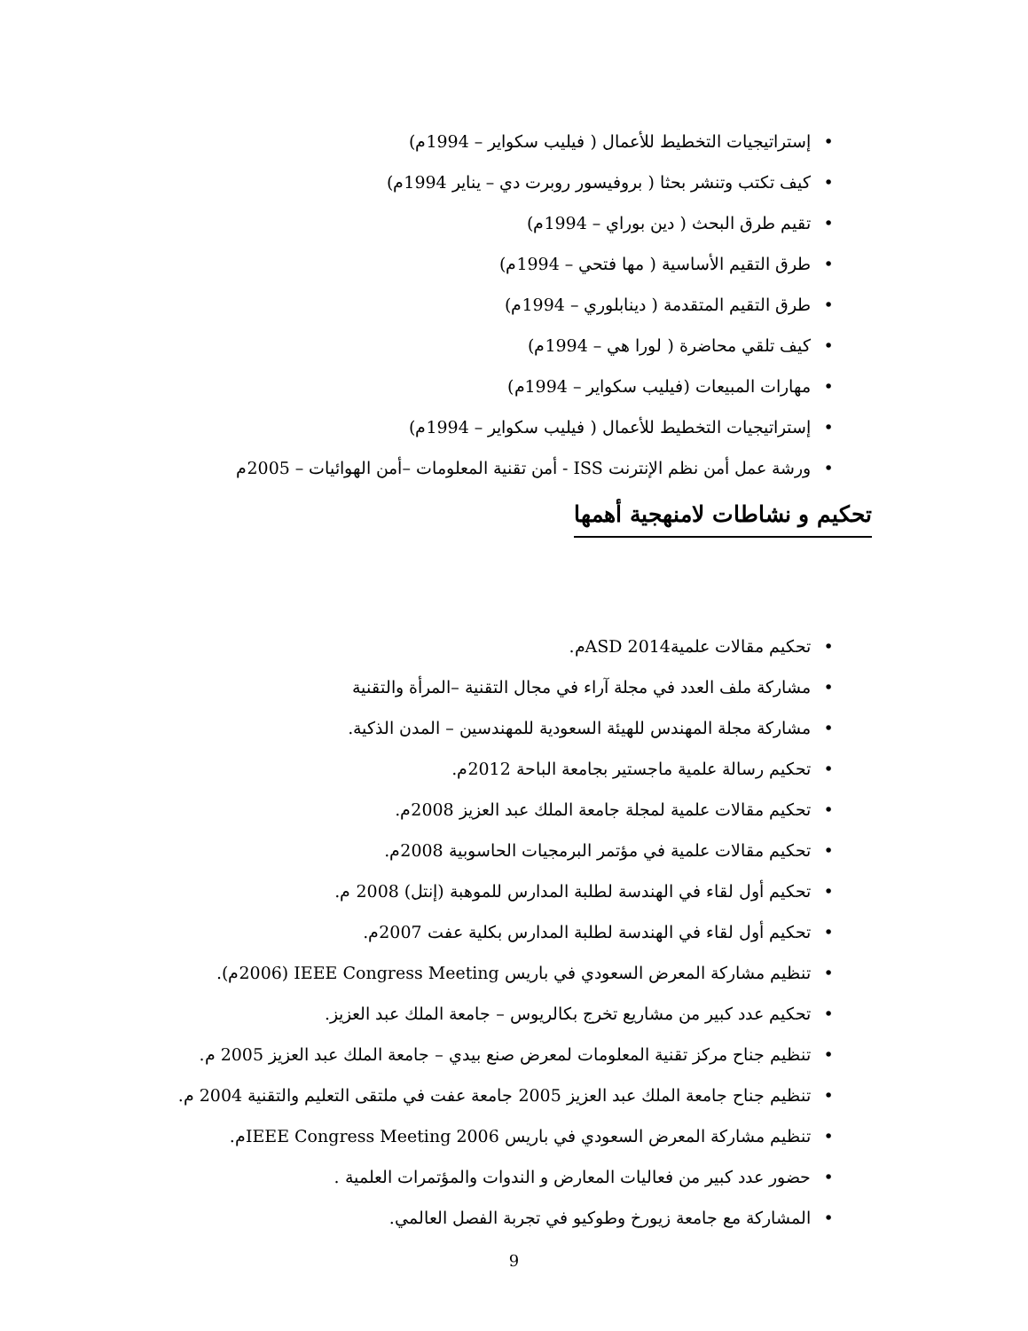• إستراتيجيات التخطيط للأعمال ( فيليب سكواير – 1994م)
• كيف تكتب وتنشر بحثا ( بروفيسور روبرت دي – يناير 1994م)
• تقيم طرق البحث ( دين بوراي – 1994م)
• طرق التقيم الأساسية ( مها فتحي – 1994م)
• طرق التقيم المتقدمة ( دينابلوري – 1994م)
• كيف تلقي محاضرة ( لورا هي – 1994م)
• مهارات المبيعات (فيليب سكواير – 1994م)
• إستراتيجيات التخطيط للأعمال ( فيليب سكواير – 1994م)
• ورشة عمل أمن نظم الإنترنت ISS - أمن تقنية المعلومات –أمن الهوائيات – 2005م
تحكيم و نشاطات لامنهجية أهمها
• تحكيم مقالات علميةASD 2014م.
• مشاركة ملف العدد في مجلة آراء في مجال التقنية –المرأة والتقنية
• مشاركة مجلة المهندس للهيئة السعودية للمهندسين – المدن الذكية.
• تحكيم رسالة علمية ماجستير بجامعة الباحة 2012م.
• تحكيم مقالات علمية لمجلة جامعة الملك عبد العزيز 2008م.
• تحكيم مقالات علمية في مؤتمر البرمجيات الحاسوبية 2008م.
• تحكيم أول لقاء في الهندسة لطلبة المدارس للموهبة (إنتل) 2008 م.
• تحكيم أول لقاء في الهندسة لطلبة المدارس بكلية عفت 2007م.
• تنظيم مشاركة المعرض السعودي في باريس IEEE Congress Meeting (2006م).
• تحكيم عدد كبير من مشاريع تخرج بكالريوس – جامعة الملك عبد العزيز.
• تنظيم جناح مركز تقنية المعلومات لمعرض صنع بيدي – جامعة الملك عبد العزيز 2005 م.
• تنظيم جناح جامعة الملك عبد العزيز 2005 جامعة عفت في ملتقى التعليم والتقنية 2004 م.
• تنظيم مشاركة المعرض السعودي في باريس IEEE Congress Meeting 2006م.
• حضور عدد كبير من فعاليات المعارض و الندوات والمؤتمرات العلمية .
• المشاركة مع جامعة زيورخ وطوكيو في تجربة الفصل العالمي.
9